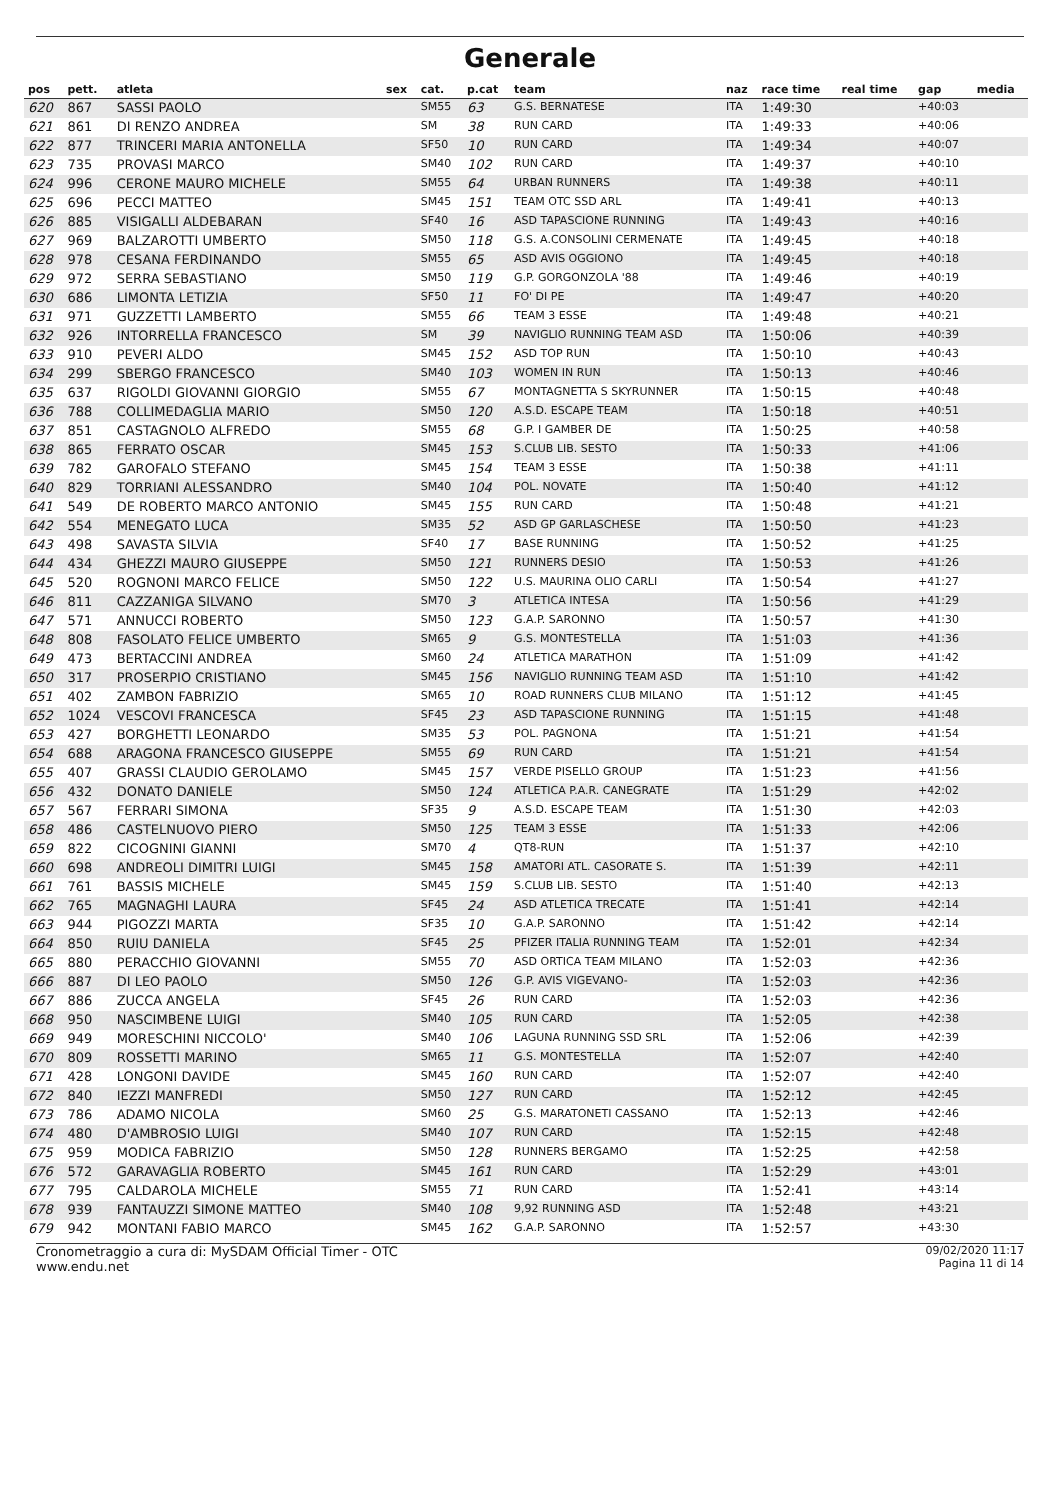Generale
| pos | pett. | atleta | sex | cat. | p.cat | team | naz | race time | real time | gap | media |
| --- | --- | --- | --- | --- | --- | --- | --- | --- | --- | --- | --- |
| 620 | 867 | SASSI PAOLO | | SM55 | 63 | G.S. BERNATESE | ITA | 1:49:30 | | +40:03 | |
| 621 | 861 | DI RENZO ANDREA | | SM | 38 | RUN CARD | ITA | 1:49:33 | | +40:06 | |
| 622 | 877 | TRINCERI MARIA ANTONELLA | | SF50 | 10 | RUN CARD | ITA | 1:49:34 | | +40:07 | |
| 623 | 735 | PROVASI MARCO | | SM40 | 102 | RUN CARD | ITA | 1:49:37 | | +40:10 | |
| 624 | 996 | CERONE MAURO MICHELE | | SM55 | 64 | URBAN RUNNERS | ITA | 1:49:38 | | +40:11 | |
| 625 | 696 | PECCI MATTEO | | SM45 | 151 | TEAM OTC SSD ARL | ITA | 1:49:41 | | +40:13 | |
| 626 | 885 | VISIGALLI ALDEBARAN | | SF40 | 16 | ASD TAPASCIONE RUNNING | ITA | 1:49:43 | | +40:16 | |
| 627 | 969 | BALZAROTTI UMBERTO | | SM50 | 118 | G.S. A.CONSOLINI CERMENATE | ITA | 1:49:45 | | +40:18 | |
| 628 | 978 | CESANA FERDINANDO | | SM55 | 65 | ASD AVIS OGGIONO | ITA | 1:49:45 | | +40:18 | |
| 629 | 972 | SERRA SEBASTIANO | | SM50 | 119 | G.P. GORGONZOLA '88 | ITA | 1:49:46 | | +40:19 | |
| 630 | 686 | LIMONTA LETIZIA | | SF50 | 11 | FO' DI PE | ITA | 1:49:47 | | +40:20 | |
| 631 | 971 | GUZZETTI LAMBERTO | | SM55 | 66 | TEAM 3 ESSE | ITA | 1:49:48 | | +40:21 | |
| 632 | 926 | INTORRELLA FRANCESCO | | SM | 39 | NAVIGLIO RUNNING TEAM ASD | ITA | 1:50:06 | | +40:39 | |
| 633 | 910 | PEVERI ALDO | | SM45 | 152 | ASD TOP RUN | ITA | 1:50:10 | | +40:43 | |
| 634 | 299 | SBERGO FRANCESCO | | SM40 | 103 | WOMEN IN RUN | ITA | 1:50:13 | | +40:46 | |
| 635 | 637 | RIGOLDI GIOVANNI GIORGIO | | SM55 | 67 | MONTAGNETTA S SKYRUNNER | ITA | 1:50:15 | | +40:48 | |
| 636 | 788 | COLLIMEDAGLIA MARIO | | SM50 | 120 | A.S.D. ESCAPE TEAM | ITA | 1:50:18 | | +40:51 | |
| 637 | 851 | CASTAGNOLO ALFREDO | | SM55 | 68 | G.P. I GAMBER DE | ITA | 1:50:25 | | +40:58 | |
| 638 | 865 | FERRATO OSCAR | | SM45 | 153 | S.CLUB LIB. SESTO | ITA | 1:50:33 | | +41:06 | |
| 639 | 782 | GAROFALO STEFANO | | SM45 | 154 | TEAM 3 ESSE | ITA | 1:50:38 | | +41:11 | |
| 640 | 829 | TORRIANI ALESSANDRO | | SM40 | 104 | POL. NOVATE | ITA | 1:50:40 | | +41:12 | |
| 641 | 549 | DE ROBERTO MARCO ANTONIO | | SM45 | 155 | RUN CARD | ITA | 1:50:48 | | +41:21 | |
| 642 | 554 | MENEGATO LUCA | | SM35 | 52 | ASD GP GARLASCHESE | ITA | 1:50:50 | | +41:23 | |
| 643 | 498 | SAVASTA SILVIA | | SF40 | 17 | BASE RUNNING | ITA | 1:50:52 | | +41:25 | |
| 644 | 434 | GHEZZI MAURO GIUSEPPE | | SM50 | 121 | RUNNERS DESIO | ITA | 1:50:53 | | +41:26 | |
| 645 | 520 | ROGNONI MARCO FELICE | | SM50 | 122 | U.S. MAURINA OLIO CARLI | ITA | 1:50:54 | | +41:27 | |
| 646 | 811 | CAZZANIGA SILVANO | | SM70 | 3 | ATLETICA INTESA | ITA | 1:50:56 | | +41:29 | |
| 647 | 571 | ANNUCCI ROBERTO | | SM50 | 123 | G.A.P. SARONNO | ITA | 1:50:57 | | +41:30 | |
| 648 | 808 | FASOLATO FELICE UMBERTO | | SM65 | 9 | G.S. MONTESTELLA | ITA | 1:51:03 | | +41:36 | |
| 649 | 473 | BERTACCINI ANDREA | | SM60 | 24 | ATLETICA MARATHON | ITA | 1:51:09 | | +41:42 | |
| 650 | 317 | PROSERPIO CRISTIANO | | SM45 | 156 | NAVIGLIO RUNNING TEAM ASD | ITA | 1:51:10 | | +41:42 | |
| 651 | 402 | ZAMBON FABRIZIO | | SM65 | 10 | ROAD RUNNERS CLUB MILANO | ITA | 1:51:12 | | +41:45 | |
| 652 | 1024 | VESCOVI FRANCESCA | | SF45 | 23 | ASD TAPASCIONE RUNNING | ITA | 1:51:15 | | +41:48 | |
| 653 | 427 | BORGHETTI LEONARDO | | SM35 | 53 | POL. PAGNONA | ITA | 1:51:21 | | +41:54 | |
| 654 | 688 | ARAGONA FRANCESCO GIUSEPPE | | SM55 | 69 | RUN CARD | ITA | 1:51:21 | | +41:54 | |
| 655 | 407 | GRASSI CLAUDIO GEROLAMO | | SM45 | 157 | VERDE PISELLO GROUP | ITA | 1:51:23 | | +41:56 | |
| 656 | 432 | DONATO DANIELE | | SM50 | 124 | ATLETICA P.A.R. CANEGRATE | ITA | 1:51:29 | | +42:02 | |
| 657 | 567 | FERRARI SIMONA | | SF35 | 9 | A.S.D. ESCAPE TEAM | ITA | 1:51:30 | | +42:03 | |
| 658 | 486 | CASTELNUOVO PIERO | | SM50 | 125 | TEAM 3 ESSE | ITA | 1:51:33 | | +42:06 | |
| 659 | 822 | CICOGNINI GIANNI | | SM70 | 4 | QT8-RUN | ITA | 1:51:37 | | +42:10 | |
| 660 | 698 | ANDREOLI DIMITRI LUIGI | | SM45 | 158 | AMATORI ATL. CASORATE S. | ITA | 1:51:39 | | +42:11 | |
| 661 | 761 | BASSIS MICHELE | | SM45 | 159 | S.CLUB LIB. SESTO | ITA | 1:51:40 | | +42:13 | |
| 662 | 765 | MAGNAGHI LAURA | | SF45 | 24 | ASD ATLETICA TRECATE | ITA | 1:51:41 | | +42:14 | |
| 663 | 944 | PIGOZZI MARTA | | SF35 | 10 | G.A.P. SARONNO | ITA | 1:51:42 | | +42:14 | |
| 664 | 850 | RUIU DANIELA | | SF45 | 25 | PFIZER ITALIA RUNNING TEAM | ITA | 1:52:01 | | +42:34 | |
| 665 | 880 | PERACCHIO GIOVANNI | | SM55 | 70 | ASD ORTICA TEAM MILANO | ITA | 1:52:03 | | +42:36 | |
| 666 | 887 | DI LEO PAOLO | | SM50 | 126 | G.P. AVIS VIGEVANO- | ITA | 1:52:03 | | +42:36 | |
| 667 | 886 | ZUCCA ANGELA | | SF45 | 26 | RUN CARD | ITA | 1:52:03 | | +42:36 | |
| 668 | 950 | NASCIMBENE LUIGI | | SM40 | 105 | RUN CARD | ITA | 1:52:05 | | +42:38 | |
| 669 | 949 | MORESCHINI NICCOLO' | | SM40 | 106 | LAGUNA RUNNING SSD SRL | ITA | 1:52:06 | | +42:39 | |
| 670 | 809 | ROSSETTI MARINO | | SM65 | 11 | G.S. MONTESTELLA | ITA | 1:52:07 | | +42:40 | |
| 671 | 428 | LONGONI DAVIDE | | SM45 | 160 | RUN CARD | ITA | 1:52:07 | | +42:40 | |
| 672 | 840 | IEZZI MANFREDI | | SM50 | 127 | RUN CARD | ITA | 1:52:12 | | +42:45 | |
| 673 | 786 | ADAMO NICOLA | | SM60 | 25 | G.S. MARATONETI CASSANO | ITA | 1:52:13 | | +42:46 | |
| 674 | 480 | D'AMBROSIO LUIGI | | SM40 | 107 | RUN CARD | ITA | 1:52:15 | | +42:48 | |
| 675 | 959 | MODICA FABRIZIO | | SM50 | 128 | RUNNERS BERGAMO | ITA | 1:52:25 | | +42:58 | |
| 676 | 572 | GARAVAGLIA ROBERTO | | SM45 | 161 | RUN CARD | ITA | 1:52:29 | | +43:01 | |
| 677 | 795 | CALDAROLA MICHELE | | SM55 | 71 | RUN CARD | ITA | 1:52:41 | | +43:14 | |
| 678 | 939 | FANTAUZZI SIMONE MATTEO | | SM40 | 108 | 9,92 RUNNING ASD | ITA | 1:52:48 | | +43:21 | |
| 679 | 942 | MONTANI FABIO MARCO | | SM45 | 162 | G.A.P. SARONNO | ITA | 1:52:57 | | +43:30 | |
Cronometraggio a cura di: MySDAM Official Timer - OTC
www.endu.net
09/02/2020 11:17
Pagina 11 di 14